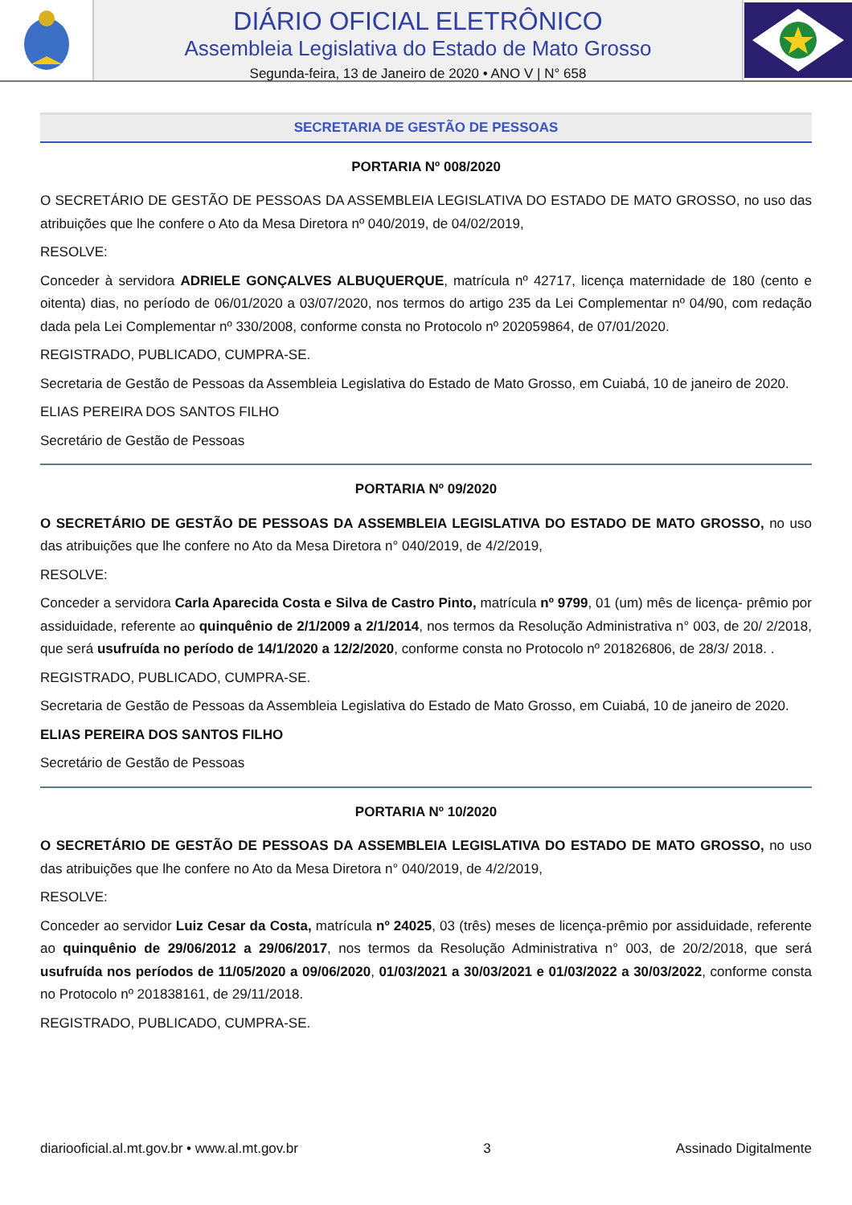DIÁRIO OFICIAL ELETRÔNICO
Assembleia Legislativa do Estado de Mato Grosso
Segunda-feira, 13 de Janeiro de 2020 • ANO V | N° 658
SECRETARIA DE GESTÃO DE PESSOAS
PORTARIA Nº 008/2020
O SECRETÁRIO DE GESTÃO DE PESSOAS DA ASSEMBLEIA LEGISLATIVA DO ESTADO DE MATO GROSSO, no uso das atribuições que lhe confere o Ato da Mesa Diretora nº 040/2019, de 04/02/2019,
RESOLVE:
Conceder à servidora ADRIELE GONÇALVES ALBUQUERQUE, matrícula nº 42717, licença maternidade de 180 (cento e oitenta) dias, no período de 06/01/2020 a 03/07/2020, nos termos do artigo 235 da Lei Complementar nº 04/90, com redação dada pela Lei Complementar nº 330/2008, conforme consta no Protocolo nº 202059864, de 07/01/2020.
REGISTRADO, PUBLICADO, CUMPRA-SE.
Secretaria de Gestão de Pessoas da Assembleia Legislativa do Estado de Mato Grosso, em Cuiabá, 10 de janeiro de 2020.
ELIAS PEREIRA DOS SANTOS FILHO
Secretário de Gestão de Pessoas
PORTARIA Nº 09/2020
O SECRETÁRIO DE GESTÃO DE PESSOAS DA ASSEMBLEIA LEGISLATIVA DO ESTADO DE MATO GROSSO, no uso das atribuições que lhe confere no Ato da Mesa Diretora n° 040/2019, de 4/2/2019,
RESOLVE:
Conceder a servidora Carla Aparecida Costa e Silva de Castro Pinto, matrícula nº 9799, 01 (um) mês de licença- prêmio por assiduidade, referente ao quinquênio de 2/1/2009 a 2/1/2014, nos termos da Resolução Administrativa n° 003, de 20/ 2/2018, que será usufruída no período de 14/1/2020 a 12/2/2020, conforme consta no Protocolo nº 201826806, de 28/3/ 2018. .
REGISTRADO, PUBLICADO, CUMPRA-SE.
Secretaria de Gestão de Pessoas da Assembleia Legislativa do Estado de Mato Grosso, em Cuiabá, 10 de janeiro de 2020.
ELIAS PEREIRA DOS SANTOS FILHO
Secretário de Gestão de Pessoas
PORTARIA Nº 10/2020
O SECRETÁRIO DE GESTÃO DE PESSOAS DA ASSEMBLEIA LEGISLATIVA DO ESTADO DE MATO GROSSO, no uso das atribuições que lhe confere no Ato da Mesa Diretora n° 040/2019, de 4/2/2019,
RESOLVE:
Conceder ao servidor Luiz Cesar da Costa, matrícula nº 24025, 03 (três) meses de licença-prêmio por assiduidade, referente ao quinquênio de 29/06/2012 a 29/06/2017, nos termos da Resolução Administrativa n° 003, de 20/2/2018, que será usufruída nos períodos de 11/05/2020 a 09/06/2020, 01/03/2021 a 30/03/2021 e 01/03/2022 a 30/03/2022, conforme consta no Protocolo nº 201838161, de 29/11/2018.
REGISTRADO, PUBLICADO, CUMPRA-SE.
diariooficial.al.mt.gov.br • www.al.mt.gov.br 3 Assinado Digitalmente